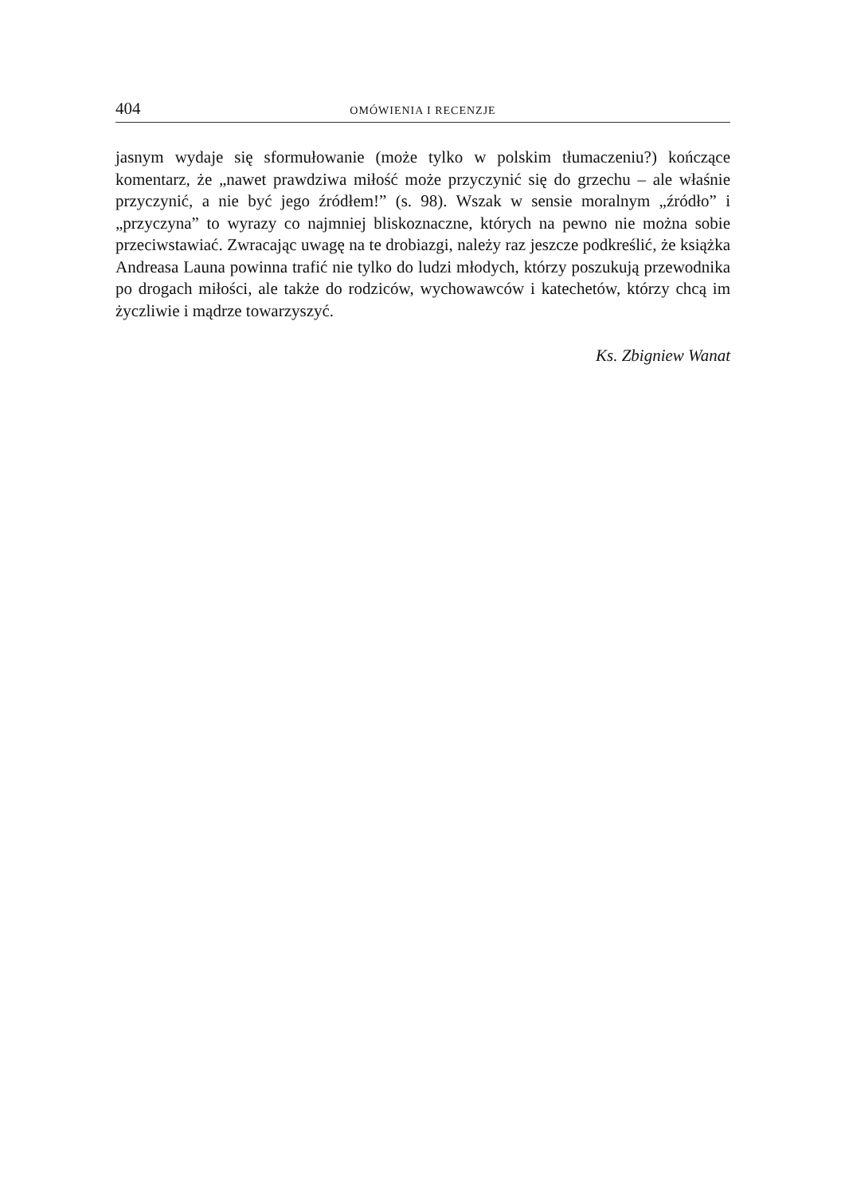404 OMÓWIENIA I RECENZJE
jasnym wydaje się sformułowanie (może tylko w polskim tłumaczeniu?) koń­czące komentarz, że „nawet prawdziwa miłość może przyczynić się do grzechu – ale właśnie przyczynić, a nie być jego źródłem!” (s. 98). Wszak w sensie moral­nym „źródło” i „przyczyna” to wyrazy co najmniej bliskoznaczne, których na pewno nie można sobie przeciwstawiać. Zwracając uwagę na te drobiazgi, należy raz jeszcze podkreślić, że książka Andreasa Launa powinna trafić nie tylko do ludzi młodych, którzy poszukują przewodnika po drogach miłości, ale także do rodziców, wychowawców i katechetów, którzy chcą im życzliwie i mądrze towarzyszyć.
Ks. Zbigniew Wanat